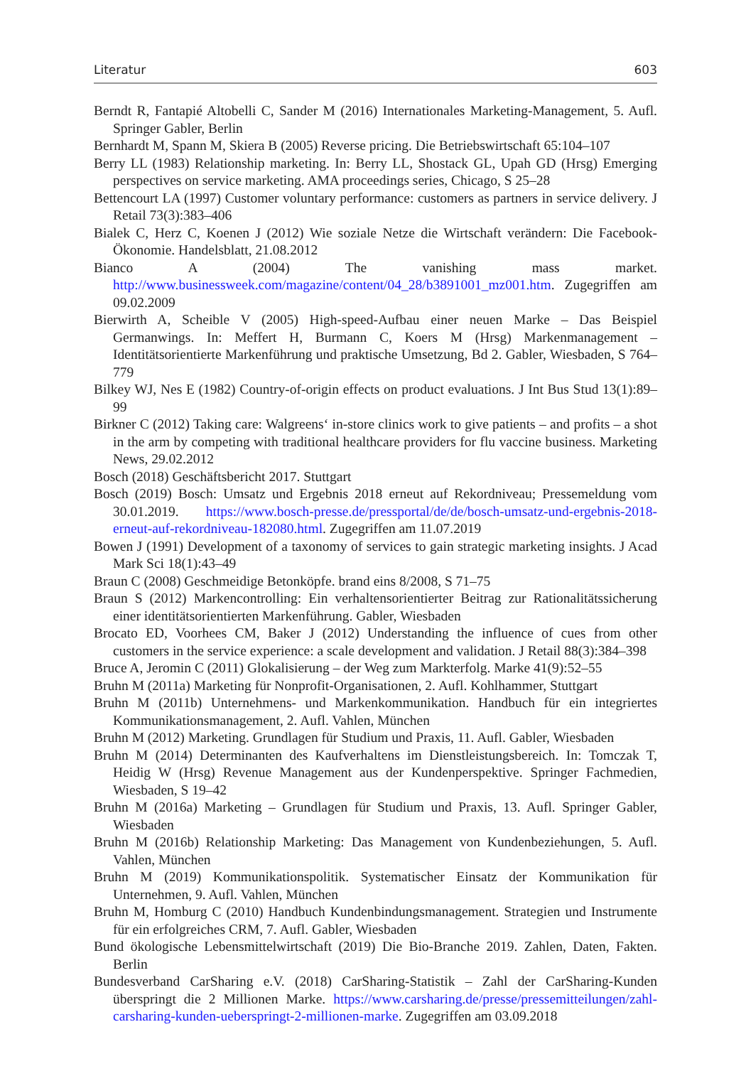Literatur 603
Berndt R, Fantapié Altobelli C, Sander M (2016) Internationales Marketing-Management, 5. Aufl. Springer Gabler, Berlin
Bernhardt M, Spann M, Skiera B (2005) Reverse pricing. Die Betriebswirtschaft 65:104–107
Berry LL (1983) Relationship marketing. In: Berry LL, Shostack GL, Upah GD (Hrsg) Emerging perspectives on service marketing. AMA proceedings series, Chicago, S 25–28
Bettencourt LA (1997) Customer voluntary performance: customers as partners in service delivery. J Retail 73(3):383–406
Bialek C, Herz C, Koenen J (2012) Wie soziale Netze die Wirtschaft verändern: Die Facebook-Ökonomie. Handelsblatt, 21.08.2012
Bianco A (2004) The vanishing mass market. http://www.businessweek.com/magazine/content/04_28/b3891001_mz001.htm. Zugegriffen am 09.02.2009
Bierwirth A, Scheible V (2005) High-speed-Aufbau einer neuen Marke – Das Beispiel Germanwings. In: Meffert H, Burmann C, Koers M (Hrsg) Markenmanagement – Identitätsorientierte Markenführung und praktische Umsetzung, Bd 2. Gabler, Wiesbaden, S 764–779
Bilkey WJ, Nes E (1982) Country-of-origin effects on product evaluations. J Int Bus Stud 13(1):89–99
Birkner C (2012) Taking care: Walgreens‘ in-store clinics work to give patients – and profits – a shot in the arm by competing with traditional healthcare providers for flu vaccine business. Marketing News, 29.02.2012
Bosch (2018) Geschäftsbericht 2017. Stuttgart
Bosch (2019) Bosch: Umsatz und Ergebnis 2018 erneut auf Rekordniveau; Pressemeldung vom 30.01.2019. https://www.bosch-presse.de/pressportal/de/de/bosch-umsatz-und-ergebnis-2018-erneut-auf-rekordniveau-182080.html. Zugegriffen am 11.07.2019
Bowen J (1991) Development of a taxonomy of services to gain strategic marketing insights. J Acad Mark Sci 18(1):43–49
Braun C (2008) Geschmeidige Betonköpfe. brand eins 8/2008, S 71–75
Braun S (2012) Markencontrolling: Ein verhaltensorientierter Beitrag zur Rationalitätssicherung einer identitätsorientierten Markenführung. Gabler, Wiesbaden
Brocato ED, Voorhees CM, Baker J (2012) Understanding the influence of cues from other customers in the service experience: a scale development and validation. J Retail 88(3):384–398
Bruce A, Jeromin C (2011) Glokalisierung – der Weg zum Markterfolg. Marke 41(9):52–55
Bruhn M (2011a) Marketing für Nonprofit-Organisationen, 2. Aufl. Kohlhammer, Stuttgart
Bruhn M (2011b) Unternehmens- und Markenkommunikation. Handbuch für ein integriertes Kommunikationsmanagement, 2. Aufl. Vahlen, München
Bruhn M (2012) Marketing. Grundlagen für Studium und Praxis, 11. Aufl. Gabler, Wiesbaden
Bruhn M (2014) Determinanten des Kaufverhaltens im Dienstleistungsbereich. In: Tomczak T, Heidig W (Hrsg) Revenue Management aus der Kundenperspektive. Springer Fachmedien, Wiesbaden, S 19–42
Bruhn M (2016a) Marketing – Grundlagen für Studium und Praxis, 13. Aufl. Springer Gabler, Wiesbaden
Bruhn M (2016b) Relationship Marketing: Das Management von Kundenbeziehungen, 5. Aufl. Vahlen, München
Bruhn M (2019) Kommunikationspolitik. Systematischer Einsatz der Kommunikation für Unternehmen, 9. Aufl. Vahlen, München
Bruhn M, Homburg C (2010) Handbuch Kundenbindungsmanagement. Strategien und Instrumente für ein erfolgreiches CRM, 7. Aufl. Gabler, Wiesbaden
Bund ökologische Lebensmittelwirtschaft (2019) Die Bio-Branche 2019. Zahlen, Daten, Fakten. Berlin
Bundesverband CarSharing e.V. (2018) CarSharing-Statistik – Zahl der CarSharing-Kunden überspringt die 2 Millionen Marke. https://www.carsharing.de/presse/pressemitteilungen/zahl-carsharing-kunden-ueberspringt-2-millionen-marke. Zugegriffen am 03.09.2018